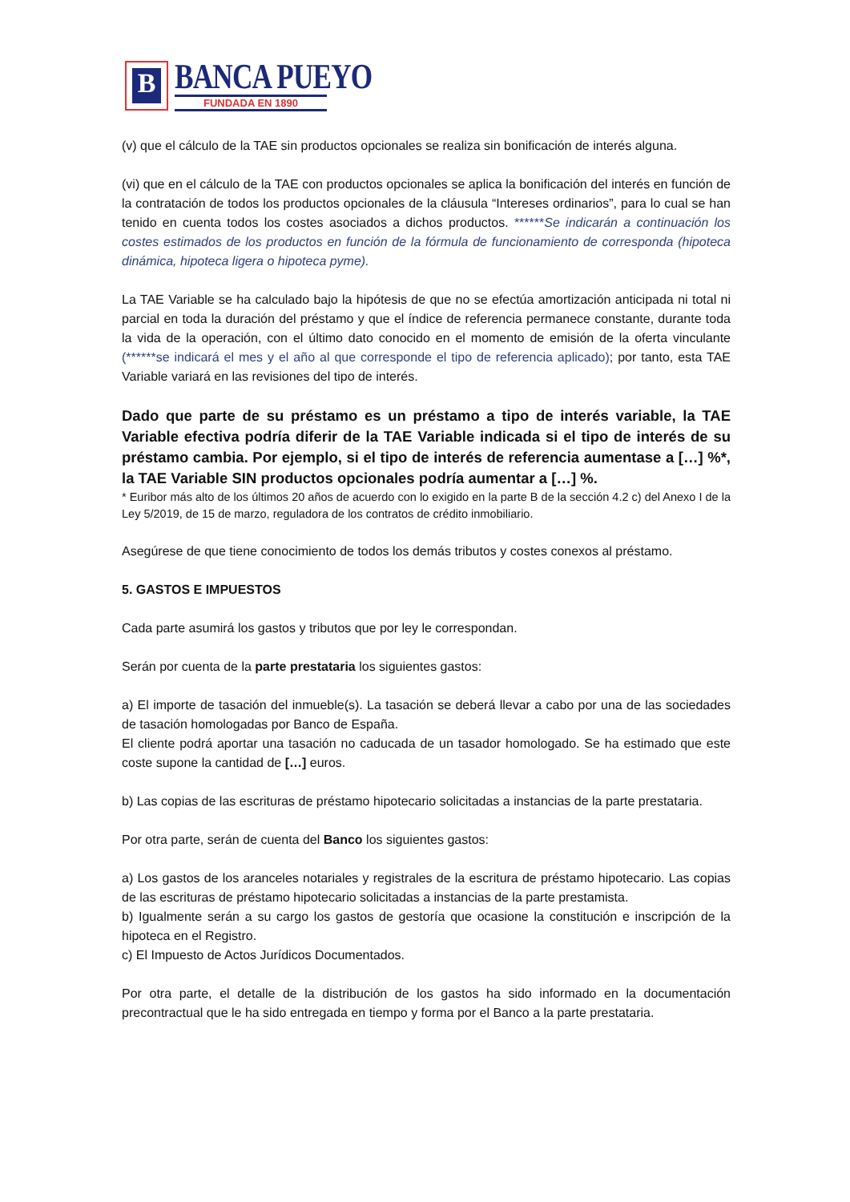B
BANCA PUEYO
FUNDADA EN 1890
(v) que el cálculo de la TAE sin productos opcionales se realiza sin bonificación de interés alguna.
(vi) que en el cálculo de la TAE con productos opcionales se aplica la bonificación del interés en función de la contratación de todos los productos opcionales de la cláusula “Intereses ordinarios”, para lo cual se han tenido en cuenta todos los costes asociados a dichos productos. ******Se indicarán a continuación los costes estimados de los productos en función de la fórmula de funcionamiento de corresponda (hipoteca dinámica, hipoteca ligera o hipoteca pyme).
La TAE Variable se ha calculado bajo la hipótesis de que no se efectúa amortización anticipada ni total ni parcial en toda la duración del préstamo y que el índice de referencia permanece constante, durante toda la vida de la operación, con el último dato conocido en el momento de emisión de la oferta vinculante (******se indicará el mes y el año al que corresponde el tipo de referencia aplicado); por tanto, esta TAE Variable variará en las revisiones del tipo de interés.
Dado que parte de su préstamo es un préstamo a tipo de interés variable, la TAE Variable efectiva podría diferir de la TAE Variable indicada si el tipo de interés de su préstamo cambia. Por ejemplo, si el tipo de interés de referencia aumentase a […] %*, la TAE Variable SIN productos opcionales podría aumentar a […] %.
* Euribor más alto de los últimos 20 años de acuerdo con lo exigido en la parte B de la sección 4.2 c) del Anexo I de la Ley 5/2019, de 15 de marzo, reguladora de los contratos de crédito inmobiliario.
Asegúrese de que tiene conocimiento de todos los demás tributos y costes conexos al préstamo.
5. GASTOS E IMPUESTOS
Cada parte asumirá los gastos y tributos que por ley le correspondan.
Serán por cuenta de la parte prestataria los siguientes gastos:
a) El importe de tasación del inmueble(s). La tasación se deberá llevar a cabo por una de las sociedades de tasación homologadas por Banco de España.
El cliente podrá aportar una tasación no caducada de un tasador homologado. Se ha estimado que este coste supone la cantidad de […] euros.
b) Las copias de las escrituras de préstamo hipotecario solicitadas a instancias de la parte prestataria.
Por otra parte, serán de cuenta del Banco los siguientes gastos:
a) Los gastos de los aranceles notariales y registrales de la escritura de préstamo hipotecario. Las copias de las escrituras de préstamo hipotecario solicitadas a instancias de la parte prestamista.
b) Igualmente serán a su cargo los gastos de gestoría que ocasione la constitución e inscripción de la hipoteca en el Registro.
c) El Impuesto de Actos Jurídicos Documentados.
Por otra parte, el detalle de la distribución de los gastos ha sido informado en la documentación precontractual que le ha sido entregada en tiempo y forma por el Banco a la parte prestataria.